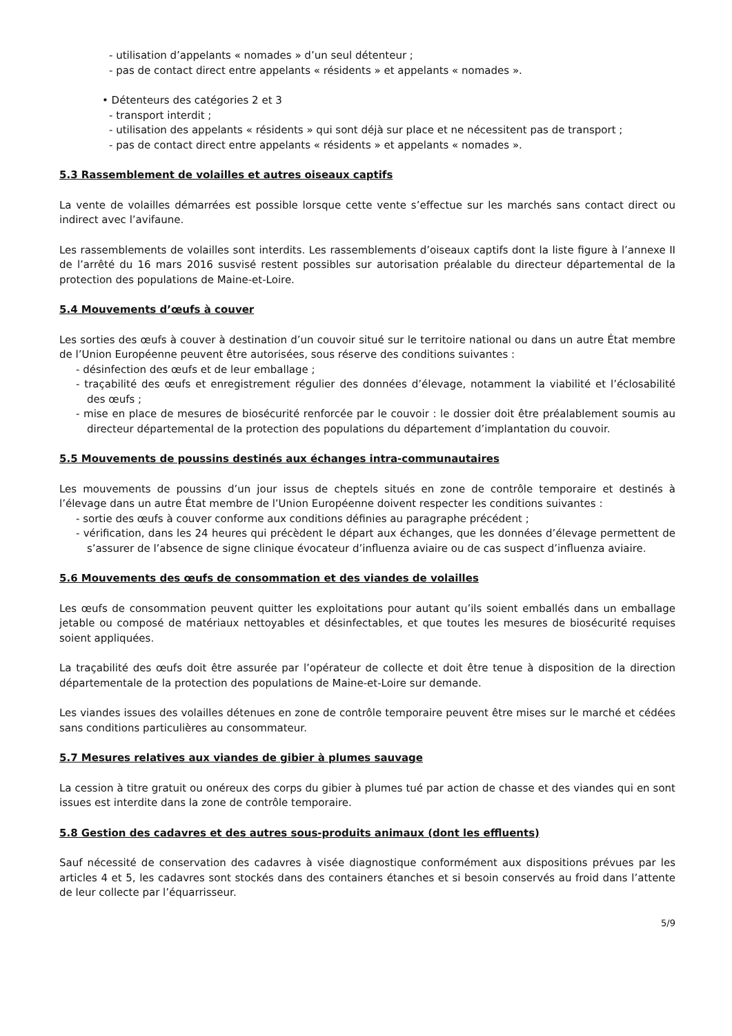- utilisation d’appelants « nomades » d’un seul détenteur ;
- pas de contact direct entre appelants « résidents » et appelants « nomades ».
• Détenteurs des catégories 2 et 3
- transport interdit ;
- utilisation des appelants « résidents » qui sont déjà sur place et ne nécessitent pas de transport ;
- pas de contact direct entre appelants « résidents » et appelants « nomades ».
5.3 Rassemblement de volailles et autres oiseaux captifs
La vente de volailles démarrées est possible lorsque cette vente s’effectue sur les marchés sans contact direct ou indirect avec l’avifaune.
Les rassemblements de volailles sont interdits. Les rassemblements d’oiseaux captifs dont la liste figure à l’annexe II de l’arrêté du 16 mars 2016 susvisé restent possibles sur autorisation préalable du directeur départemental de la protection des populations de Maine-et-Loire.
5.4 Mouvements d’œufs à couver
Les sorties des œufs à couver à destination d’un couvoir situé sur le territoire national ou dans un autre État membre de l’Union Européenne peuvent être autorisées, sous réserve des conditions suivantes :
- désinfection des œufs et de leur emballage ;
- traçabilité des œufs et enregistrement régulier des données d’élevage, notamment la viabilité et l’éclosabilité des œufs ;
- mise en place de mesures de biosécurité renforcée par le couvoir : le dossier doit être préalablement soumis au directeur départemental de la protection des populations du département d’implantation du couvoir.
5.5 Mouvements de poussins destinés aux échanges intra-communautaires
Les mouvements de poussins d’un jour issus de cheptels situés en zone de contrôle temporaire et destinés à l’élevage dans un autre État membre de l’Union Européenne doivent respecter les conditions suivantes :
- sortie des œufs à couver conforme aux conditions définies au paragraphe précédent ;
- vérification, dans les 24 heures qui précèdent le départ aux échanges, que les données d’élevage permettent de s’assurer de l’absence de signe clinique évocateur d’influenza aviaire ou de cas suspect d’influenza aviaire.
5.6 Mouvements des œufs de consommation et des viandes de volailles
Les œufs de consommation peuvent quitter les exploitations pour autant qu’ils soient emballés dans un emballage jetable ou composé de matériaux nettoyables et désinfectables, et que toutes les mesures de biosécurité requises soient appliquées.
La traçabilité des œufs doit être assurée par l’opérateur de collecte et doit être tenue à disposition de la direction départementale de la protection des populations de Maine-et-Loire sur demande.
Les viandes issues des volailles détenues en zone de contrôle temporaire peuvent être mises sur le marché et cédées sans conditions particulières au consommateur.
5.7 Mesures relatives aux viandes de gibier à plumes sauvage
La cession à titre gratuit ou onéreux des corps du gibier à plumes tué par action de chasse et des viandes qui en sont issues est interdite dans la zone de contrôle temporaire.
5.8 Gestion des cadavres et des autres sous-produits animaux (dont les effluents)
Sauf nécessité de conservation des cadavres à visée diagnostique conformément aux dispositions prévues par les articles 4 et 5, les cadavres sont stockés dans des containers étanches et si besoin conservés au froid dans l’attente de leur collecte par l’équarrisseur.
5/9